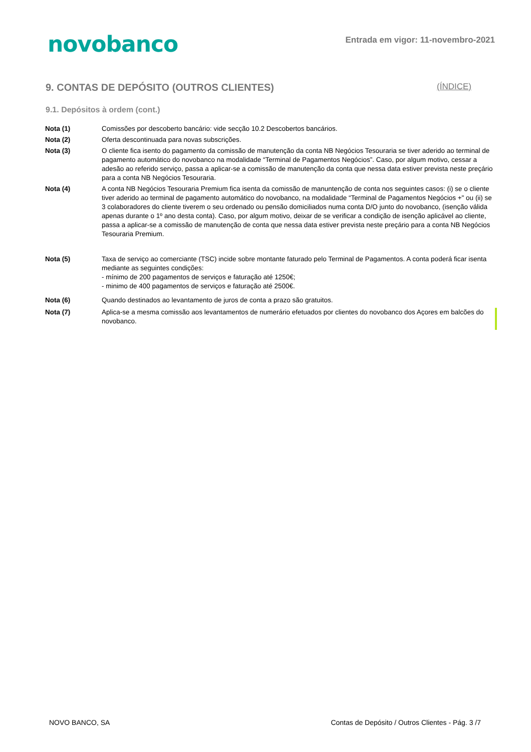novobanco
Entrada em vigor: 11-novembro-2021
9. CONTAS DE DEPÓSITO (OUTROS CLIENTES) (ÍNDICE)
9.1. Depósitos à ordem (cont.)
Nota (1) Comissões por descoberto bancário: vide secção 10.2 Descobertos bancários.
Nota (2) Oferta descontinuada para novas subscrições.
Nota (3) O cliente fica isento do pagamento da comissão de manutenção da conta NB Negócios Tesouraria se tiver aderido ao terminal de pagamento automático do novobanco na modalidade “Terminal de Pagamentos Negócios”. Caso, por algum motivo, cessar a adesão ao referido serviço, passa a aplicar-se a comissão de manutenção da conta que nessa data estiver prevista neste preçário para a conta NB Negócios Tesouraria.
Nota (4) A conta NB Negócios Tesouraria Premium fica isenta da comissão de manuntenção de conta nos seguintes casos: (i) se o cliente tiver aderido ao terminal de pagamento automático do novobanco, na modalidade “Terminal de Pagamentos Negócios +" ou (ii) se 3 colaboradores do cliente tiverem o seu ordenado ou pensão domiciliados numa conta D/O junto do novobanco, (isenção válida apenas durante o 1º ano desta conta). Caso, por algum motivo, deixar de se verificar a condição de isenção aplicável ao cliente, passa a aplicar-se a comissão de manutenção de conta que nessa data estiver prevista neste preçário para a conta NB Negócios Tesouraria Premium.
Nota (5) Taxa de serviço ao comerciante (TSC) incide sobre montante faturado pelo Terminal de Pagamentos. A conta poderá ficar isenta mediante as seguintes condições:
- mínimo de 200 pagamentos de serviços e faturação até 1250€;
- minimo de 400 pagamentos de serviços e faturação até 2500€.
Nota (6) Quando destinados ao levantamento de juros de conta a prazo são gratuitos.
Nota (7) Aplica-se a mesma comissão aos levantamentos de numerário efetuados por clientes do novobanco dos Açores em balcões do novobanco.
NOVO BANCO, SA Contas de Depósito / Outros Clientes - Pág. 3 /7